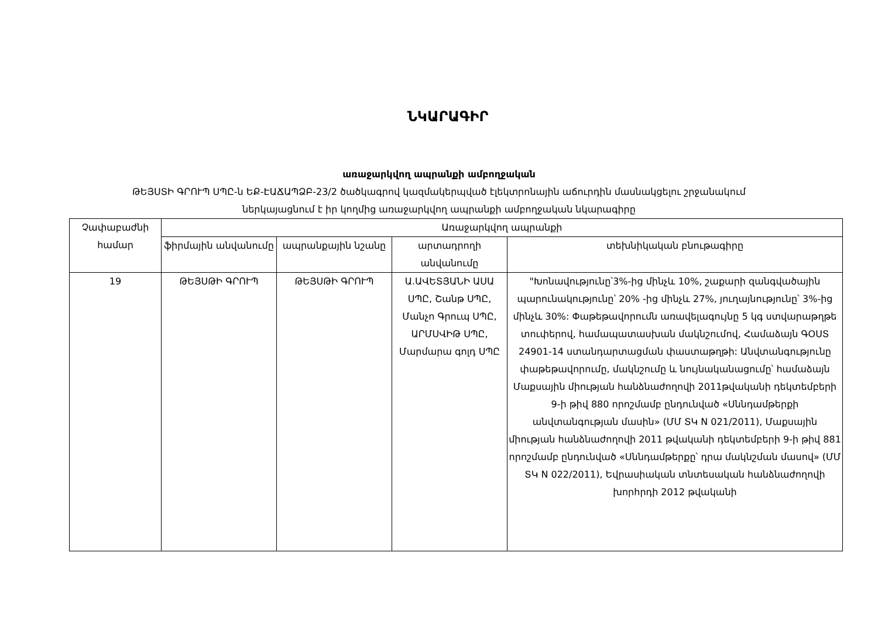ՆԿԱՐԱԳԻՐ
առաջարկվող ապրանքի ամբողջական
ԹԵՅՍՏԻ ԳՐՈՒՊ ՍՊԸ-ն ԵՔ-ԷԱՃԱՊՁԲ-23/2 ծածկագրով կազմակերպված էլեկտրոնային աճուրդին մասնակցելու շրջանակում
ներկայացնում է իր կողմից առաջարկվող ապրանքի ամբողջական նկարագիրը
| Չափաբաժնի համար | Առաջարկվող ապրանքի | | | |
| --- | --- | --- | --- | --- |
| | ֆիրմային անվանումը | ապրանքային նշանը | արտադրողի անվանումը | տեխնիկական բնութագիրը |
| 19 | ԹԵՅՍԹԻ ԳՐՈՒՊ | ԹԵՅՍԹԻ ԳՐՈՒՊ | Ա.ԱՎԵՏՅԱՆԻ ԱՍԱ ՍՊԸ, Շանթ ՍՊԸ, Մանչո Գրուպ ՍՊԸ, ԱՐՄՍՎԻԹ ՍՊԸ, Մարմարա գոլդ ՍՊԸ | "Խոնավությունը՝3%-ից մինչև 10%, շաքարի զանգվածային պարունակությունը՝ 20% -ից մինչև 27%, յուղայնությունը՝ 3%-ից մինչև 30%: Փաթեթավորումն առավելագույնը 5 կգ ստվարաթղթե տուփերով, համապատասխան մակնշումով, Համաձայն ԳՕՍՏ 24901-14 ստանդարտացման փաստաթղթի: Անվտանգությունը փաթեթավորումը, մակնշումը և նույնականացումը՝ համաձայն Մաքսային միության հանձնաժողովի 2011թվականի դեկտեմբերի 9-ի թիվ 880 որոշմամբ ընդունված «Սննդամթերքի անվտանգության մասին» (ՄՄ ՏԿ N 021/2011), Մաքսային միության հանձնաժողովի 2011 թվականի դեկտեմբերի 9-ի թիվ 881 որոշմամբ ընդունված «Սննդամթերքը՝ դրա մակնշման մասով» (ՄՄ ՏԿ N 022/2011), Եվրասիական տնտեսական հանձնաժողովի խորհրդի 2012 թվականի |